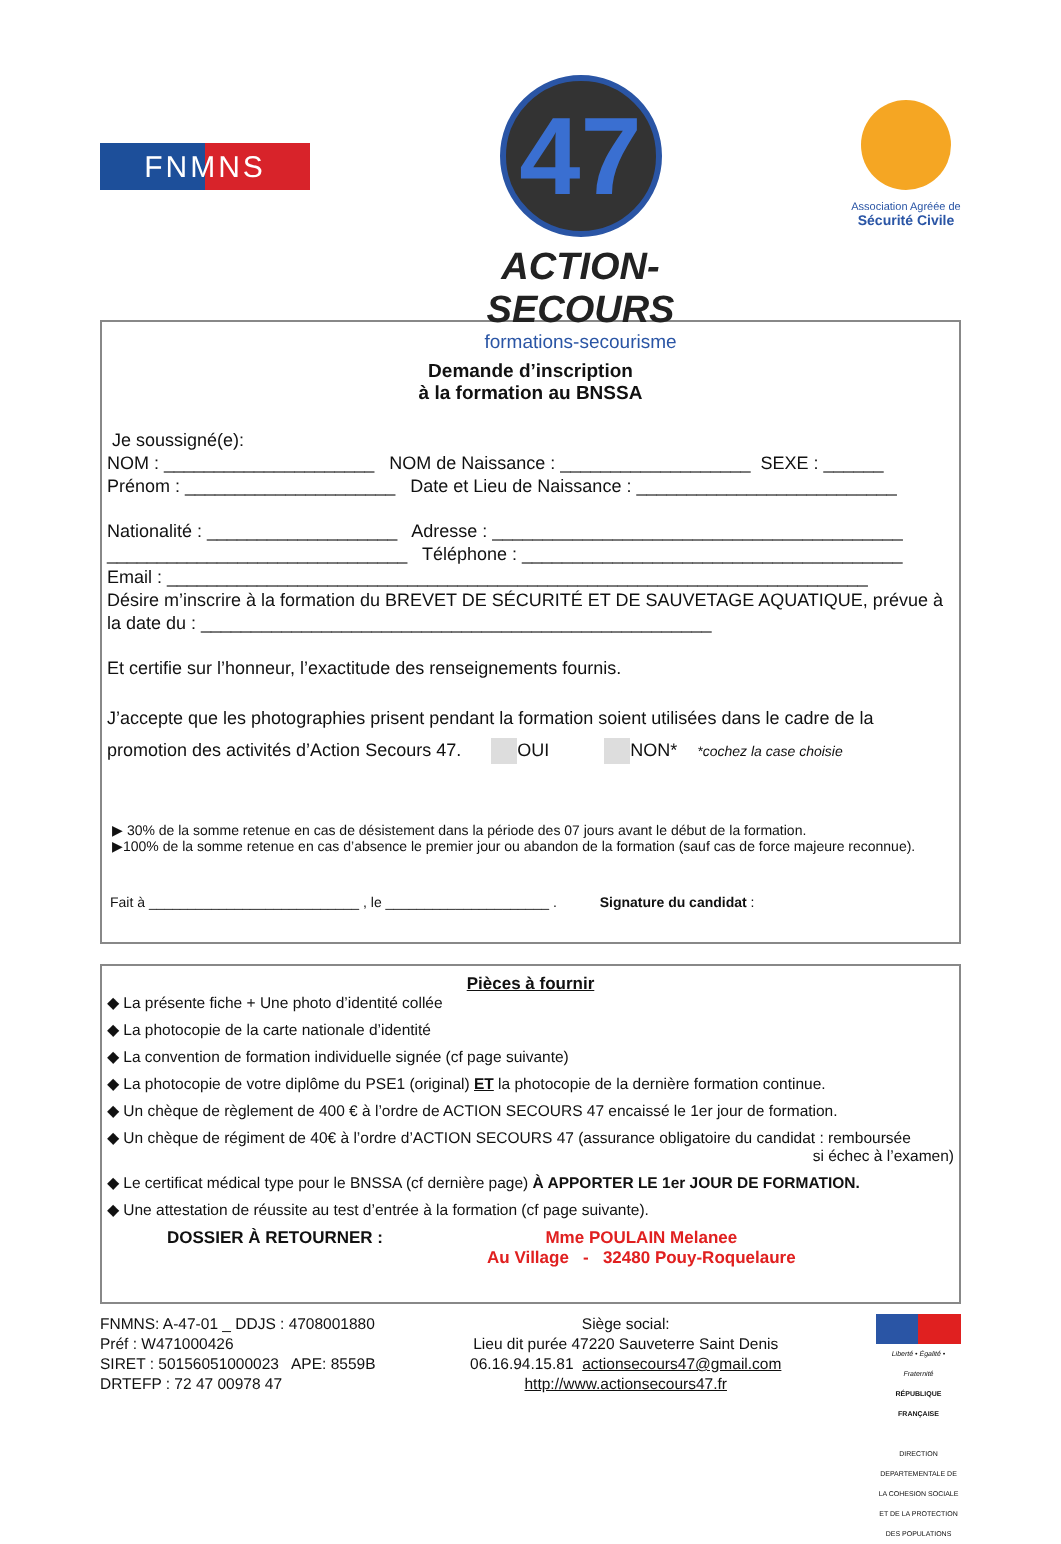FNMNS
47
ACTION-SECOURS
formations-secourisme
Association Agréée de
Sécurité Civile
Demande d’inscription
à la formation au BNSSA
Je soussigné(e):
NOM : _____________________ NOM de Naissance : ___________________ SEXE : ______
Prénom : _____________________ Date et Lieu de Naissance : __________________________
Nationalité : ___________________ Adresse : _________________________________________
______________________________ Téléphone : ______________________________________
Email : ______________________________________________________________________
Désire m’inscrire à la formation du BREVET DE SÉCURITÉ ET DE SAUVETAGE AQUATIQUE, prévue à la date du : ___________________________________________________
Et certifie sur l’honneur, l’exactitude des renseignements fournis.
J’accepte que les photographies prisent pendant la formation soient utilisées dans le cadre de la promotion des activités d’Action Secours 47. OUI NON* *cochez la case choisie
▶ 30% de la somme retenue en cas de désistement dans la période des 07 jours avant le début de la formation.
▶100% de la somme retenue en cas d’absence le premier jour ou abandon de la formation (sauf cas de force majeure reconnue).
Fait à ___________________________ , le _____________________ . Signature du candidat :
Pièces à fournir
◆ La présente fiche + Une photo d’identité collée
◆ La photocopie de la carte nationale d’identité
◆ La convention de formation individuelle signée (cf page suivante)
◆ La photocopie de votre diplôme du PSE1 (original) ET la photocopie de la dernière formation continue.
◆ Un chèque de règlement de 400 € à l’ordre de ACTION SECOURS 47 encaissé le 1er jour de formation.
◆ Un chèque de régiment de 40€ à l’ordre d’ACTION SECOURS 47 (assurance obligatoire du candidat : remboursée
si échec à l’examen)
◆ Le certificat médical type pour le BNSSA (cf dernière page) À APPORTER LE 1er JOUR DE FORMATION.
◆ Une attestation de réussite au test d’entrée à la formation (cf page suivante).
DOSSIER À RETOURNER : Mme POULAIN Melanee
Au Village - 32480 Pouy-Roquelaure
FNMNS: A-47-01 _ DDJS : 4708001880
Préf : W471000426
SIRET : 50156051000023 APE: 8559B
DRTEFP : 72 47 00978 47
Siège social:
Lieu dit purée 47220 Sauveterre Saint Denis
06.16.94.15.81 actionsecours47@gmail.com
http://www.actionsecours47.fr
Liberté • Égalité • Fraternité
RÉPUBLIQUE FRANÇAISE
DIRECTION DEPARTEMENTALE DE LA COHESION SOCIALE ET DE LA PROTECTION DES POPULATIONS